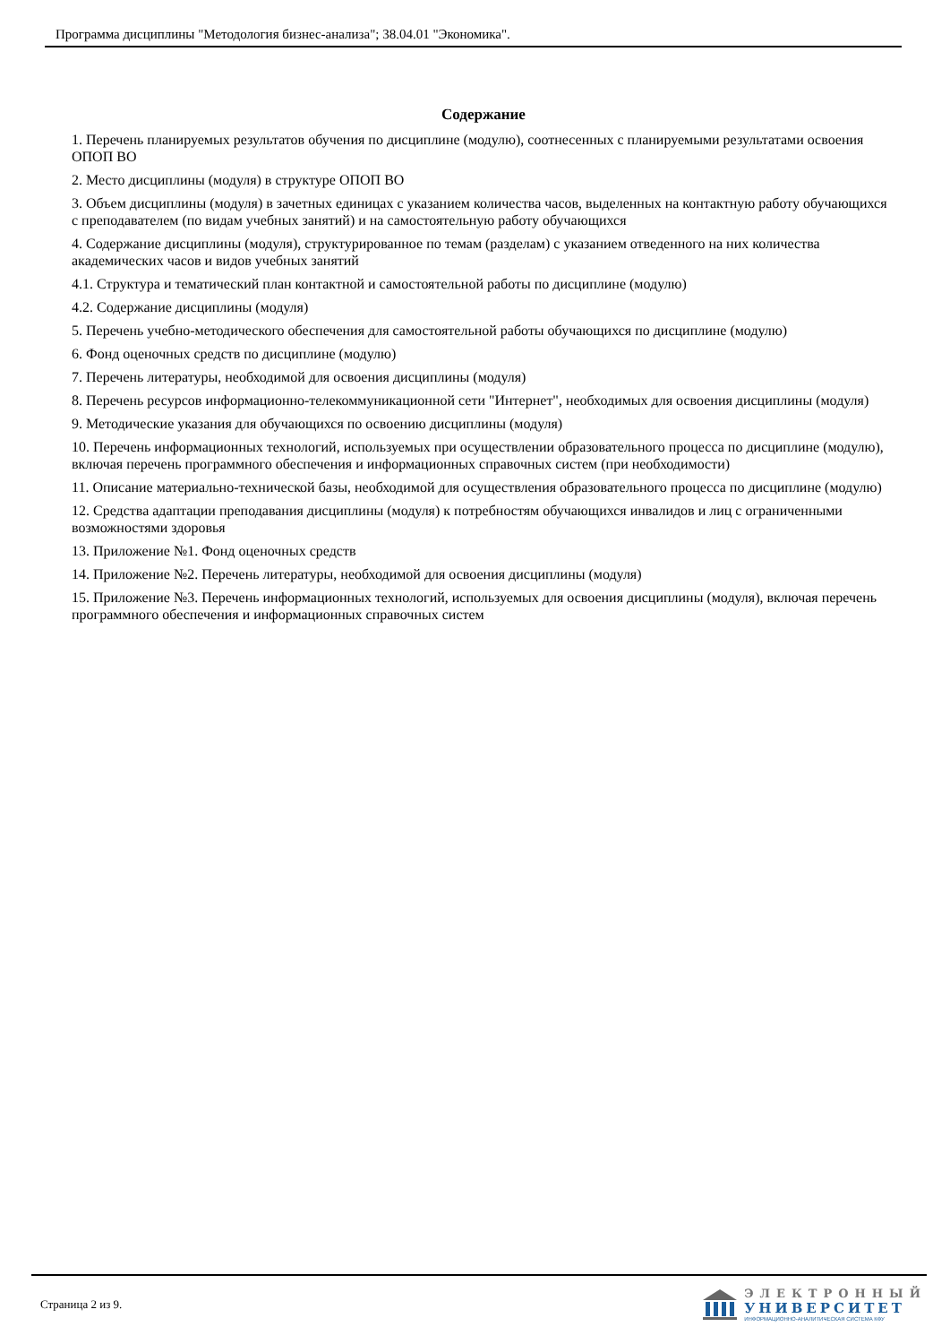Программа дисциплины "Методология бизнес-анализа"; 38.04.01 "Экономика".
Содержание
1. Перечень планируемых результатов обучения по дисциплине (модулю), соотнесенных с планируемыми результатами освоения ОПОП ВО
2. Место дисциплины (модуля) в структуре ОПОП ВО
3. Объем дисциплины (модуля) в зачетных единицах с указанием количества часов, выделенных на контактную работу обучающихся с преподавателем (по видам учебных занятий) и на самостоятельную работу обучающихся
4. Содержание дисциплины (модуля), структурированное по темам (разделам) с указанием отведенного на них количества академических часов и видов учебных занятий
4.1. Структура и тематический план контактной и самостоятельной работы по дисциплине (модулю)
4.2. Содержание дисциплины (модуля)
5. Перечень учебно-методического обеспечения для самостоятельной работы обучающихся по дисциплине (модулю)
6. Фонд оценочных средств по дисциплине (модулю)
7. Перечень литературы, необходимой для освоения дисциплины (модуля)
8. Перечень ресурсов информационно-телекоммуникационной сети "Интернет", необходимых для освоения дисциплины (модуля)
9. Методические указания для обучающихся по освоению дисциплины (модуля)
10. Перечень информационных технологий, используемых при осуществлении образовательного процесса по дисциплине (модулю), включая перечень программного обеспечения и информационных справочных систем (при необходимости)
11. Описание материально-технической базы, необходимой для осуществления образовательного процесса по дисциплине (модулю)
12. Средства адаптации преподавания дисциплины (модуля) к потребностям обучающихся инвалидов и лиц с ограниченными возможностями здоровья
13. Приложение №1. Фонд оценочных средств
14. Приложение №2. Перечень литературы, необходимой для освоения дисциплины (модуля)
15. Приложение №3. Перечень информационных технологий, используемых для освоения дисциплины (модуля), включая перечень программного обеспечения и информационных справочных систем
Страница 2 из 9.
ЭЛЕКТРОННЫЙ
УНИВЕРСИТЕТ
ИНФОРМАЦИОННО-АНАЛИТИЧЕСКАЯ СИСТЕМА КФУ